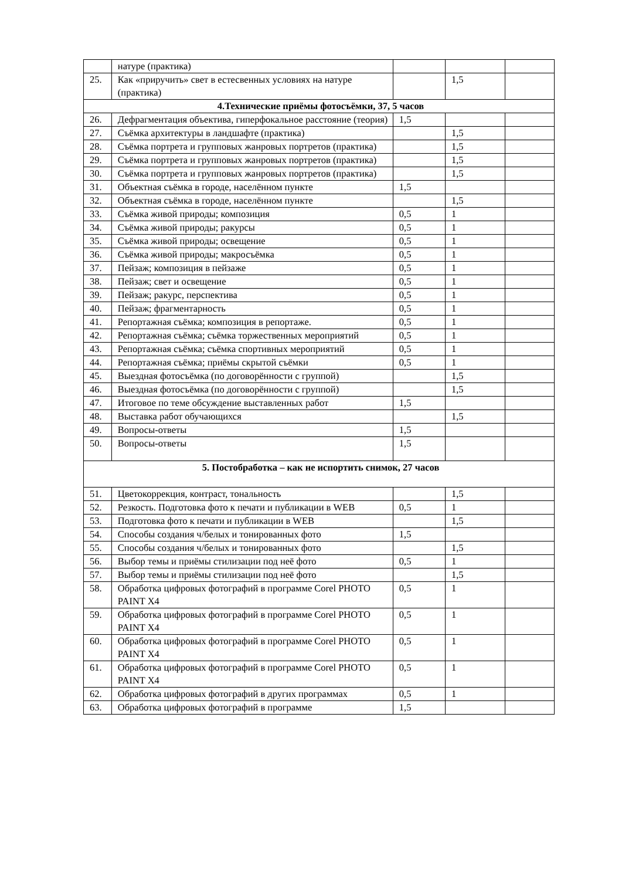| | натуре (практика) | | | |
| 25. | Как «приручить» свет в естесвенных условиях на натуре (практика) | | 1,5 | |
| 4.Технические приёмы фотосъёмки, 37, 5 часов | | | | |
| 26. | Дефрагментация объектива, гиперфокальное расстояние (теория) | 1,5 | | |
| 27. | Съёмка архитектуры в ландшафте (практика) | | 1,5 | |
| 28. | Съёмка портрета и групповых жанровых портретов (практика) | | 1,5 | |
| 29. | Съёмка портрета и групповых жанровых портретов (практика) | | 1,5 | |
| 30. | Съёмка портрета и групповых жанровых портретов (практика) | | 1,5 | |
| 31. | Объектная съёмка в городе, населённом пункте | 1,5 | | |
| 32. | Объектная съёмка в городе, населённом пункте | | 1,5 | |
| 33. | Съёмка живой природы; композиция | 0,5 | 1 | |
| 34. | Съёмка живой природы; ракурсы | 0,5 | 1 | |
| 35. | Съёмка живой природы; освещение | 0,5 | 1 | |
| 36. | Съёмка живой природы; макросъёмка | 0,5 | 1 | |
| 37. | Пейзаж; композиция в пейзаже | 0,5 | 1 | |
| 38. | Пейзаж; свет и освещение | 0,5 | 1 | |
| 39. | Пейзаж; ракурс, перспектива | 0,5 | 1 | |
| 40. | Пейзаж; фрагментарность | 0,5 | 1 | |
| 41. | Репортажная съёмка; композиция в репортаже. | 0,5 | 1 | |
| 42. | Репортажная съёмка; съёмка торжественных мероприятий | 0,5 | 1 | |
| 43. | Репортажная съёмка; съёмка спортивных мероприятий | 0,5 | 1 | |
| 44. | Репортажная съёмка; приёмы скрытой съёмки | 0,5 | 1 | |
| 45. | Выездная фотосъёмка (по договорённости с группой) | | 1,5 | |
| 46. | Выездная фотосъёмка (по договорённости с группой) | | 1,5 | |
| 47. | Итоговое по теме обсуждение выставленных работ | 1,5 | | |
| 48. | Выставка работ обучающихся | | 1,5 | |
| 49. | Вопросы-ответы | 1,5 | | |
| 50. | Вопросы-ответы | 1,5 | | |
| 5. Постобработка – как не испортить снимок, 27 часов | | | | |
| 51. | Цветокоррекция, контраст, тональность | | 1,5 | |
| 52. | Резкость. Подготовка фото к печати и публикации в WEB | 0,5 | 1 | |
| 53. | Подготовка фото к печати и публикации в WEB | | 1,5 | |
| 54. | Способы создания ч/белых и тонированных фото | 1,5 | | |
| 55. | Способы создания ч/белых и тонированных фото | | 1,5 | |
| 56. | Выбор темы и приёмы стилизации под неё фото | 0,5 | 1 | |
| 57. | Выбор темы и приёмы стилизации под неё фото | | 1,5 | |
| 58. | Обработка цифровых фотографий в программе Corel PHOTO PAINT X4 | 0,5 | 1 | |
| 59. | Обработка цифровых фотографий в программе Corel PHOTO PAINT X4 | 0,5 | 1 | |
| 60. | Обработка цифровых фотографий в программе Corel PHOTO PAINT X4 | 0,5 | 1 | |
| 61. | Обработка цифровых фотографий в программе Corel PHOTO PAINT X4 | 0,5 | 1 | |
| 62. | Обработка цифровых фотографий в других программах | 0,5 | 1 | |
| 63. | Обработка цифровых фотографий в программе | 1,5 | | |